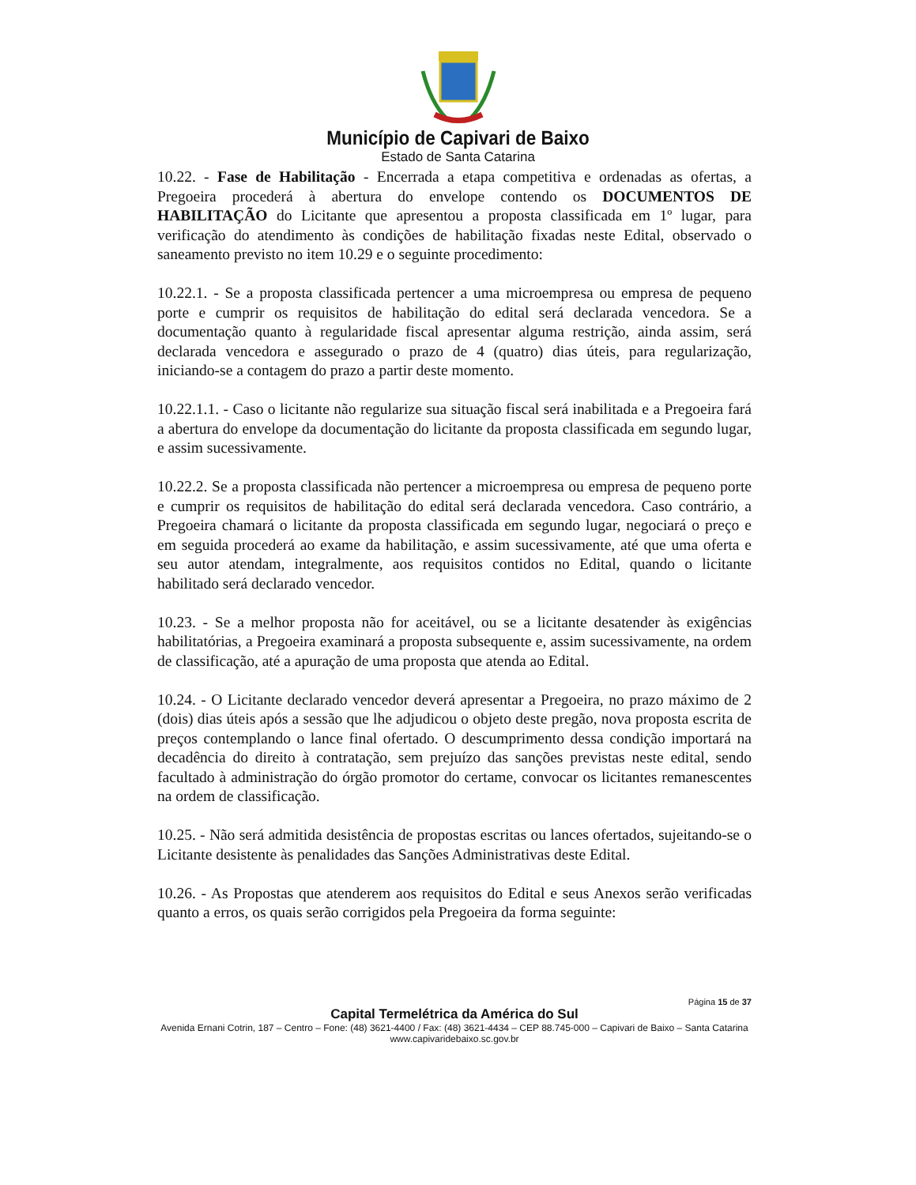Município de Capivari de Baixo
Estado de Santa Catarina
10.22. - Fase de Habilitação - Encerrada a etapa competitiva e ordenadas as ofertas, a Pregoeira procederá à abertura do envelope contendo os DOCUMENTOS DE HABILITAÇÃO do Licitante que apresentou a proposta classificada em 1º lugar, para verificação do atendimento às condições de habilitação fixadas neste Edital, observado o saneamento previsto no item 10.29 e o seguinte procedimento:
10.22.1. - Se a proposta classificada pertencer a uma microempresa ou empresa de pequeno porte e cumprir os requisitos de habilitação do edital será declarada vencedora. Se a documentação quanto à regularidade fiscal apresentar alguma restrição, ainda assim, será declarada vencedora e assegurado o prazo de 4 (quatro) dias úteis, para regularização, iniciando-se a contagem do prazo a partir deste momento.
10.22.1.1. - Caso o licitante não regularize sua situação fiscal será inabilitada e a Pregoeira fará a abertura do envelope da documentação do licitante da proposta classificada em segundo lugar, e assim sucessivamente.
10.22.2. Se a proposta classificada não pertencer a microempresa ou empresa de pequeno porte e cumprir os requisitos de habilitação do edital será declarada vencedora. Caso contrário, a Pregoeira chamará o licitante da proposta classificada em segundo lugar, negociará o preço e em seguida procederá ao exame da habilitação, e assim sucessivamente, até que uma oferta e seu autor atendam, integralmente, aos requisitos contidos no Edital, quando o licitante habilitado será declarado vencedor.
10.23. - Se a melhor proposta não for aceitável, ou se a licitante desatender às exigências habilitatórias, a Pregoeira examinará a proposta subsequente e, assim sucessivamente, na ordem de classificação, até a apuração de uma proposta que atenda ao Edital.
10.24. - O Licitante declarado vencedor deverá apresentar a Pregoeira, no prazo máximo de 2 (dois) dias úteis após a sessão que lhe adjudicou o objeto deste pregão, nova proposta escrita de preços contemplando o lance final ofertado. O descumprimento dessa condição importará na decadência do direito à contratação, sem prejuízo das sanções previstas neste edital, sendo facultado à administração do órgão promotor do certame, convocar os licitantes remanescentes na ordem de classificação.
10.25. - Não será admitida desistência de propostas escritas ou lances ofertados, sujeitando-se o Licitante desistente às penalidades das Sanções Administrativas deste Edital.
10.26. - As Propostas que atenderem aos requisitos do Edital e seus Anexos serão verificadas quanto a erros, os quais serão corrigidos pela Pregoeira da forma seguinte:
Página 15 de 37
Capital Termelétrica da América do Sul
Avenida Ernani Cotrin, 187 – Centro – Fone: (48) 3621-4400 / Fax: (48) 3621-4434 – CEP 88.745-000 – Capivari de Baixo – Santa Catarina
www.capivaridebaixo.sc.gov.br